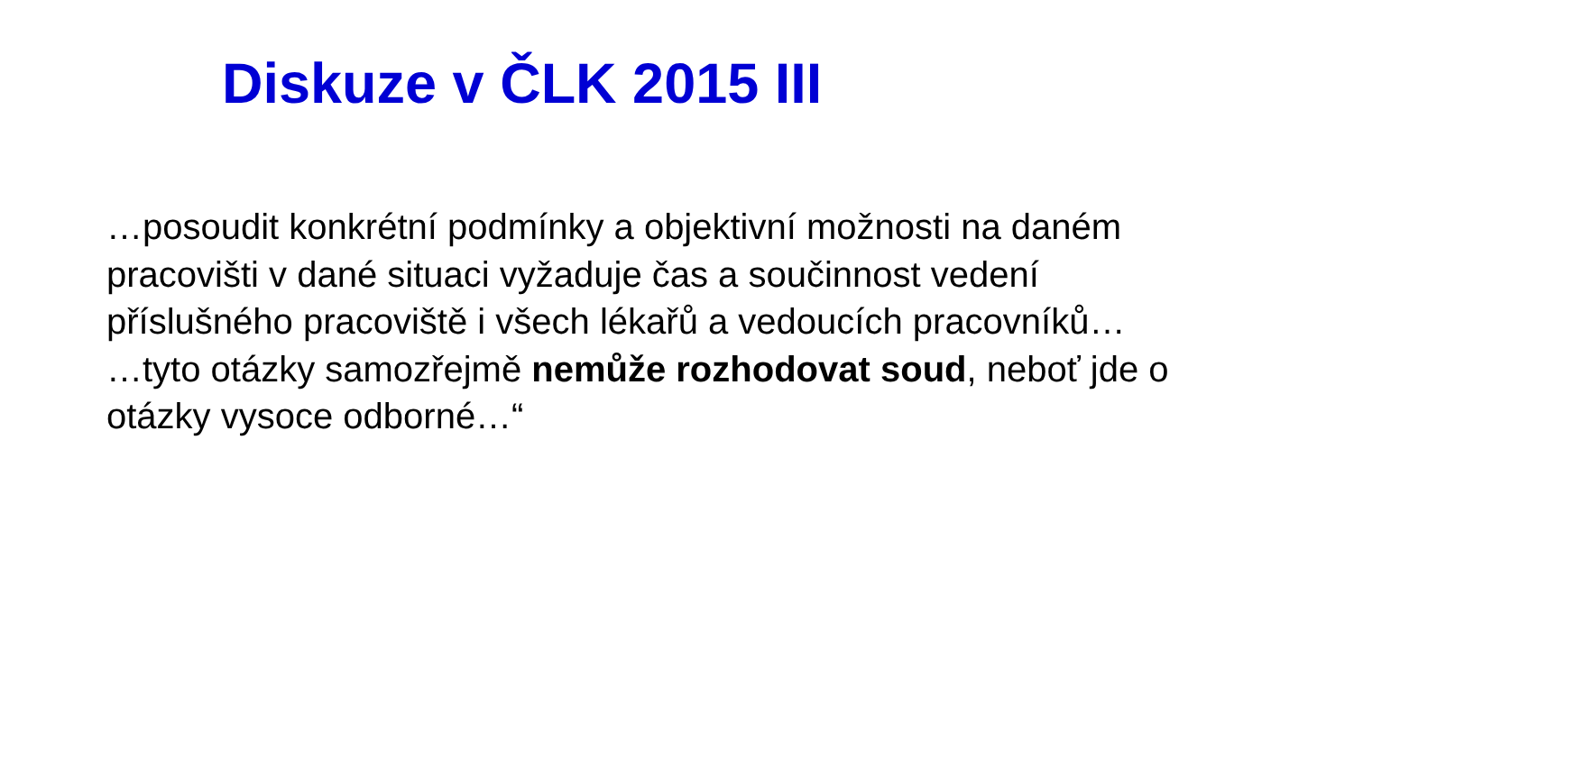Diskuze v ČLK 2015 III
…posoudit konkrétní podmínky a objektivní možnosti na daném pracovišti v dané situaci vyžaduje čas a součinnost vedení příslušného pracoviště i všech lékařů a vedoucích pracovníků…
…tyto otázky samozřejmě nemůže rozhodovat soud, neboť jde o otázky vysoce odborné…“